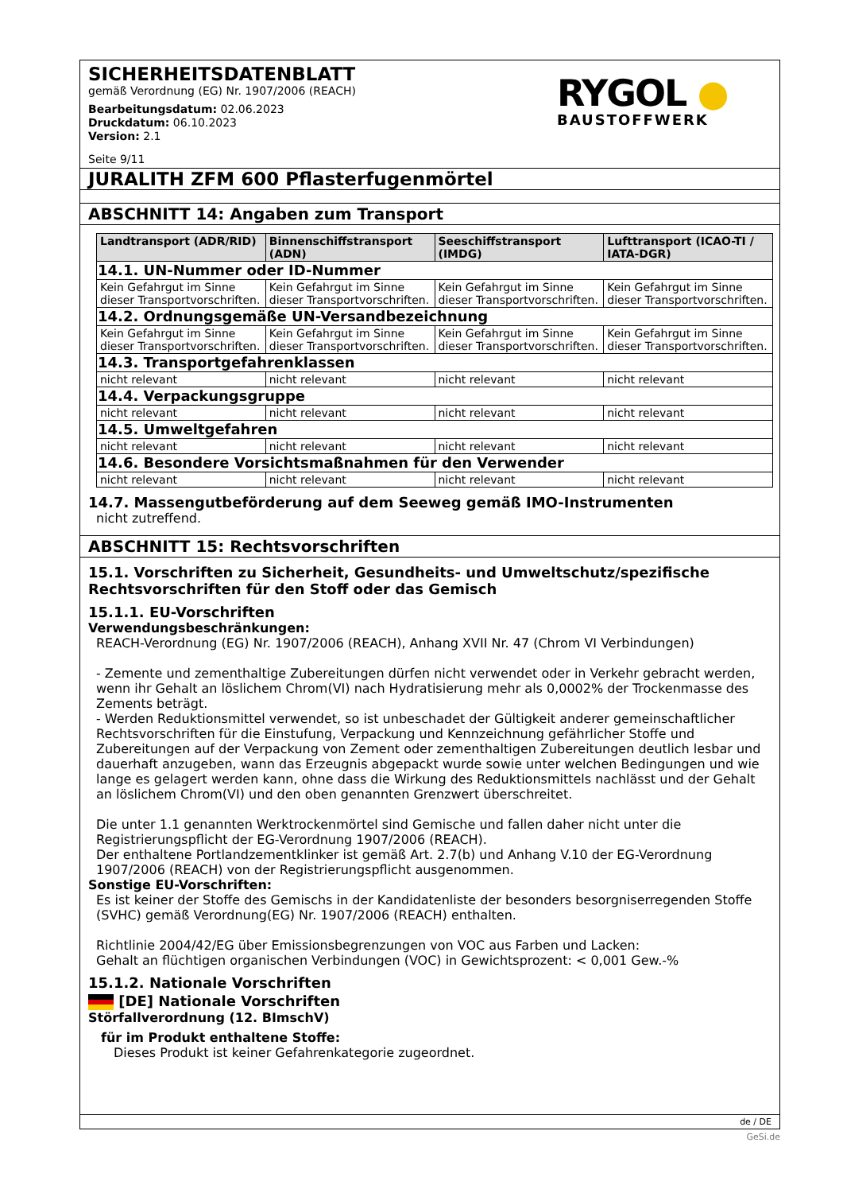SICHERHEITSDATENBLATT
gemäß Verordnung (EG) Nr. 1907/2006 (REACH)
Bearbeitungsdatum: 02.06.2023
Druckdatum: 06.10.2023
Version: 2.1
Seite 9/11
RYGOL ●
BAUSTOFFWERK
JURALITH ZFM 600 Pflasterfugenmörtel
ABSCHNITT 14: Angaben zum Transport
| Landtransport (ADR/RID) | Binnenschiffstransport (ADN) | Seeschiffstransport (IMDG) | Lufttransport (ICAO-TI / IATA-DGR) |
| --- | --- | --- | --- |
| 14.1. UN-Nummer oder ID-Nummer | | | |
| Kein Gefahrgut im Sinne dieser Transportvorschriften. | Kein Gefahrgut im Sinne dieser Transportvorschriften. | Kein Gefahrgut im Sinne dieser Transportvorschriften. | Kein Gefahrgut im Sinne dieser Transportvorschriften. |
| 14.2. Ordnungsgemäße UN-Versandbezeichnung | | | |
| Kein Gefahrgut im Sinne dieser Transportvorschriften. | Kein Gefahrgut im Sinne dieser Transportvorschriften. | Kein Gefahrgut im Sinne dieser Transportvorschriften. | Kein Gefahrgut im Sinne dieser Transportvorschriften. |
| 14.3. Transportgefahrenklassen | | | |
| nicht relevant | nicht relevant | nicht relevant | nicht relevant |
| 14.4. Verpackungsgruppe | | | |
| nicht relevant | nicht relevant | nicht relevant | nicht relevant |
| 14.5. Umweltgefahren | | | |
| nicht relevant | nicht relevant | nicht relevant | nicht relevant |
| 14.6. Besondere Vorsichtsmaßnahmen für den Verwender | | | |
| nicht relevant | nicht relevant | nicht relevant | nicht relevant |
14.7. Massengutbeförderung auf dem Seeweg gemäß IMO-Instrumenten
nicht zutreffend.
ABSCHNITT 15: Rechtsvorschriften
15.1. Vorschriften zu Sicherheit, Gesundheits- und Umweltschutz/spezifische Rechtsvorschriften für den Stoff oder das Gemisch
15.1.1. EU-Vorschriften
Verwendungsbeschränkungen:
REACH-Verordnung (EG) Nr. 1907/2006 (REACH), Anhang XVII Nr. 47 (Chrom VI Verbindungen)
- Zemente und zementhaltige Zubereitungen dürfen nicht verwendet oder in Verkehr gebracht werden, wenn ihr Gehalt an löslichem Chrom(VI) nach Hydratisierung mehr als 0,0002% der Trockenmasse des Zements beträgt.
- Werden Reduktionsmittel verwendet, so ist unbeschadet der Gültigkeit anderer gemeinschaftlicher Rechtsvorschriften für die Einstufung, Verpackung und Kennzeichnung gefährlicher Stoffe und Zubereitungen auf der Verpackung von Zement oder zementhaltigen Zubereitungen deutlich lesbar und dauerhaft anzugeben, wann das Erzeugnis abgepackt wurde sowie unter welchen Bedingungen und wie lange es gelagert werden kann, ohne dass die Wirkung des Reduktionsmittels nachlässt und der Gehalt an löslichem Chrom(VI) und den oben genannten Grenzwert überschreitet.
Die unter 1.1 genannten Werktrockenmörtel sind Gemische und fallen daher nicht unter die Registrierungspflicht der EG-Verordnung 1907/2006 (REACH).
Der enthaltene Portlandzementklinker ist gemäß Art. 2.7(b) und Anhang V.10 der EG-Verordnung 1907/2006 (REACH) von der Registrierungspflicht ausgenommen.
Sonstige EU-Vorschriften:
Es ist keiner der Stoffe des Gemischs in der Kandidatenliste der besonders besorgniserregenden Stoffe (SVHC) gemäß Verordnung(EG) Nr. 1907/2006 (REACH) enthalten.
Richtlinie 2004/42/EG über Emissionsbegrenzungen von VOC aus Farben und Lacken:
Gehalt an flüchtigen organischen Verbindungen (VOC) in Gewichtsprozent: < 0,001 Gew.-%
15.1.2. Nationale Vorschriften
[DE] Nationale Vorschriften
Störfallverordnung (12. BImschV)
für im Produkt enthaltene Stoffe:
Dieses Produkt ist keiner Gefahrenkategorie zugeordnet.
de / DE
GeSi.de